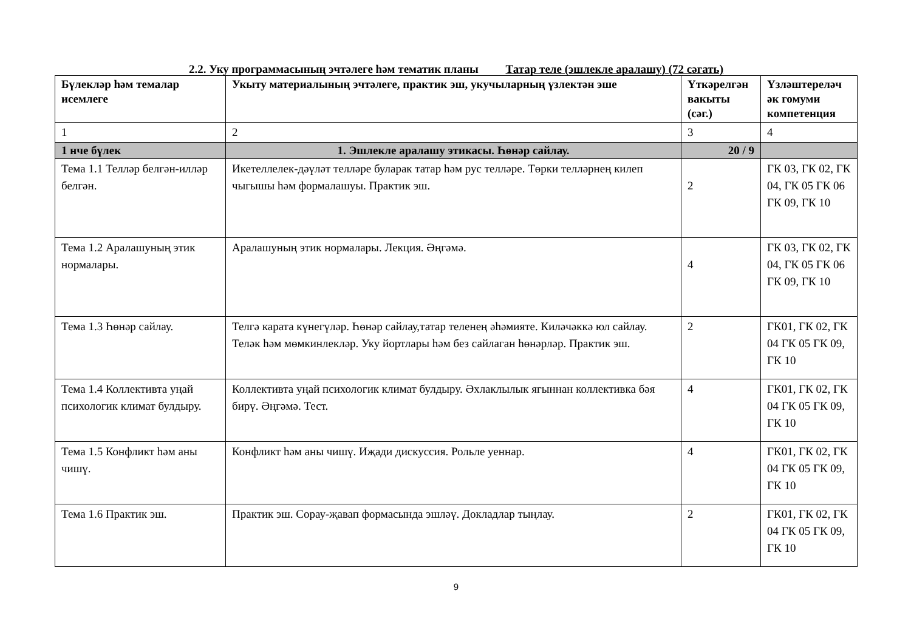2.2. Уку программасының эчтәлеге һәм тематик планы Татар теле (эшлекле аралашу) (72 сәгать)
| Бүлекләр һәм темалар исемлеге | Укыту материалының эчтәлеге, практик эш, укучыларның үзлектән эше | Үткәрелгән вакыты (сәг.) | Үзләштереләч әк гомуми компетенция |
| --- | --- | --- | --- |
| 1 | 2 | 3 | 4 |
| 1 нче бүлек | 1. Эшлекле аралашу этикасы. Һөнәр сайлау. | 20 / 9 | |
| Тема 1.1 Телләр белгән-илләр белгән. | Икетеллелек-дәүләт телләре буларак татар һәм рус телләре. Төрки телләрнең килеп чыгышы һәм формалашуы. Практик эш. | 2 | ГК 03, ГК 02, ГК 04, ГК 05 ГК 06 ГК 09, ГК 10 |
| Тема 1.2 Аралашуның этик нормалары. | Аралашуның этик нормалары. Лекция. Әңгәмә. | 4 | ГК 03, ГК 02, ГК 04, ГК 05 ГК 06 ГК 09, ГК 10 |
| Тема 1.3 Һөнәр сайлау. | Телгә карата күнегүләр. Һөнәр сайлау,татар теленең әһәмияте. Киләчәккә юл сайлау. Теләк һәм мөмкинлекләр. Уку йортлары һәм без сайлаган һөнәрләр. Практик эш. | 2 | ГК01, ГК 02, ГК 04 ГК 05 ГК 09, ГК 10 |
| Тема 1.4 Коллективта уңай психологик климат булдыру. | Коллективта уңай психологик климат булдыру. Әхлаклылык ягыннан коллективка бәя бирү. Әңгәмә. Тест. | 4 | ГК01, ГК 02, ГК 04 ГК 05 ГК 09, ГК 10 |
| Тема 1.5 Конфликт һәм аны чишү. | Конфликт һәм аны чишү. Иҗади дискуссия. Рольле уеннар. | 4 | ГК01, ГК 02, ГК 04 ГК 05 ГК 09, ГК 10 |
| Тема 1.6 Практик эш. | Практик эш. Сорау-җавап формасында эшләү. Докладлар тыңлау. | 2 | ГК01, ГК 02, ГК 04 ГК 05 ГК 09, ГК 10 |
9